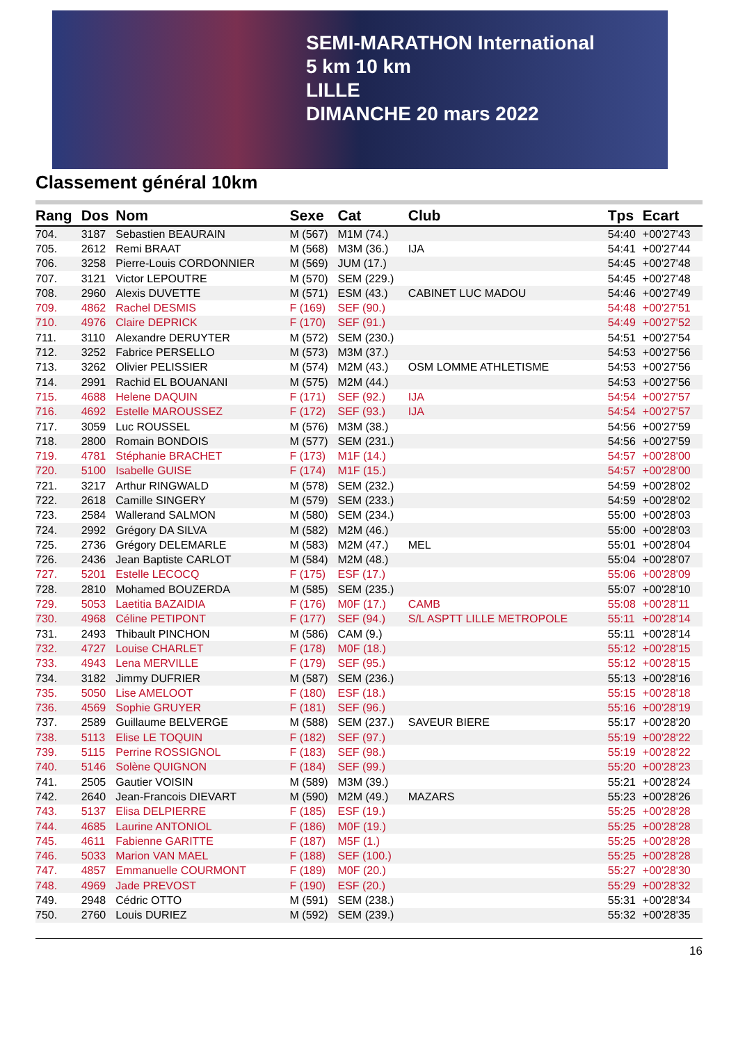SEMI-MARATHON International
5 km 10 km
LILLE
DIMANCHE 20 mars 2022
Classement général 10km
| Rang | Dos | Nom | Sexe | Cat | Club | Tps | Ecart |
| --- | --- | --- | --- | --- | --- | --- | --- |
| 704. | 3187 | Sebastien BEAURAIN | M (567) | M1M (74.) | | 54:40 | +00'27'43 |
| 705. | 2612 | Remi BRAAT | M (568) | M3M (36.) | IJA | 54:41 | +00'27'44 |
| 706. | 3258 | Pierre-Louis CORDONNIER | M (569) | JUM (17.) | | 54:45 | +00'27'48 |
| 707. | 3121 | Victor LEPOUTRE | M (570) | SEM (229.) | | 54:45 | +00'27'48 |
| 708. | 2960 | Alexis DUVETTE | M (571) | ESM (43.) | CABINET LUC MADOU | 54:46 | +00'27'49 |
| 709. | 4862 | Rachel DESMIS | F (169) | SEF (90.) | | 54:48 | +00'27'51 |
| 710. | 4976 | Claire DEPRICK | F (170) | SEF (91.) | | 54:49 | +00'27'52 |
| 711. | 3110 | Alexandre DERUYTER | M (572) | SEM (230.) | | 54:51 | +00'27'54 |
| 712. | 3252 | Fabrice PERSELLO | M (573) | M3M (37.) | | 54:53 | +00'27'56 |
| 713. | 3262 | Olivier PELISSIER | M (574) | M2M (43.) | OSM LOMME ATHLETISME | 54:53 | +00'27'56 |
| 714. | 2991 | Rachid EL BOUANANI | M (575) | M2M (44.) | | 54:53 | +00'27'56 |
| 715. | 4688 | Helene DAQUIN | F (171) | SEF (92.) | IJA | 54:54 | +00'27'57 |
| 716. | 4692 | Estelle MAROUSSEZ | F (172) | SEF (93.) | IJA | 54:54 | +00'27'57 |
| 717. | 3059 | Luc ROUSSEL | M (576) | M3M (38.) | | 54:56 | +00'27'59 |
| 718. | 2800 | Romain BONDOIS | M (577) | SEM (231.) | | 54:56 | +00'27'59 |
| 719. | 4781 | Stéphanie BRACHET | F (173) | M1F (14.) | | 54:57 | +00'28'00 |
| 720. | 5100 | Isabelle GUISE | F (174) | M1F (15.) | | 54:57 | +00'28'00 |
| 721. | 3217 | Arthur RINGWALD | M (578) | SEM (232.) | | 54:59 | +00'28'02 |
| 722. | 2618 | Camille SINGERY | M (579) | SEM (233.) | | 54:59 | +00'28'02 |
| 723. | 2584 | Wallerand SALMON | M (580) | SEM (234.) | | 55:00 | +00'28'03 |
| 724. | 2992 | Grégory DA SILVA | M (582) | M2M (46.) | | 55:00 | +00'28'03 |
| 725. | 2736 | Grégory DELEMARLE | M (583) | M2M (47.) | MEL | 55:01 | +00'28'04 |
| 726. | 2436 | Jean Baptiste CARLOT | M (584) | M2M (48.) | | 55:04 | +00'28'07 |
| 727. | 5201 | Estelle LECOCQ | F (175) | ESF (17.) | | 55:06 | +00'28'09 |
| 728. | 2810 | Mohamed BOUZERDA | M (585) | SEM (235.) | | 55:07 | +00'28'10 |
| 729. | 5053 | Laetitia BAZAIDIA | F (176) | M0F (17.) | CAMB | 55:08 | +00'28'11 |
| 730. | 4968 | Céline PETIPONT | F (177) | SEF (94.) | S/L ASPTT LILLE METROPOLE | 55:11 | +00'28'14 |
| 731. | 2493 | Thibault PINCHON | M (586) | CAM (9.) | | 55:11 | +00'28'14 |
| 732. | 4727 | Louise CHARLET | F (178) | M0F (18.) | | 55:12 | +00'28'15 |
| 733. | 4943 | Lena MERVILLE | F (179) | SEF (95.) | | 55:12 | +00'28'15 |
| 734. | 3182 | Jimmy DUFRIER | M (587) | SEM (236.) | | 55:13 | +00'28'16 |
| 735. | 5050 | Lise AMELOOT | F (180) | ESF (18.) | | 55:15 | +00'28'18 |
| 736. | 4569 | Sophie GRUYER | F (181) | SEF (96.) | | 55:16 | +00'28'19 |
| 737. | 2589 | Guillaume BELVERGE | M (588) | SEM (237.) | SAVEUR BIERE | 55:17 | +00'28'20 |
| 738. | 5113 | Elise LE TOQUIN | F (182) | SEF (97.) | | 55:19 | +00'28'22 |
| 739. | 5115 | Perrine ROSSIGNOL | F (183) | SEF (98.) | | 55:19 | +00'28'22 |
| 740. | 5146 | Solène QUIGNON | F (184) | SEF (99.) | | 55:20 | +00'28'23 |
| 741. | 2505 | Gautier VOISIN | M (589) | M3M (39.) | | 55:21 | +00'28'24 |
| 742. | 2640 | Jean-Francois DIEVART | M (590) | M2M (49.) | MAZARS | 55:23 | +00'28'26 |
| 743. | 5137 | Elisa DELPIERRE | F (185) | ESF (19.) | | 55:25 | +00'28'28 |
| 744. | 4685 | Laurine ANTONIOL | F (186) | M0F (19.) | | 55:25 | +00'28'28 |
| 745. | 4611 | Fabienne GARITTE | F (187) | M5F (1.) | | 55:25 | +00'28'28 |
| 746. | 5033 | Marion VAN MAEL | F (188) | SEF (100.) | | 55:25 | +00'28'28 |
| 747. | 4857 | Emmanuelle COURMONT | F (189) | M0F (20.) | | 55:27 | +00'28'30 |
| 748. | 4969 | Jade PREVOST | F (190) | ESF (20.) | | 55:29 | +00'28'32 |
| 749. | 2948 | Cédric OTTO | M (591) | SEM (238.) | | 55:31 | +00'28'34 |
| 750. | 2760 | Louis DURIEZ | M (592) | SEM (239.) | | 55:32 | +00'28'35 |
16